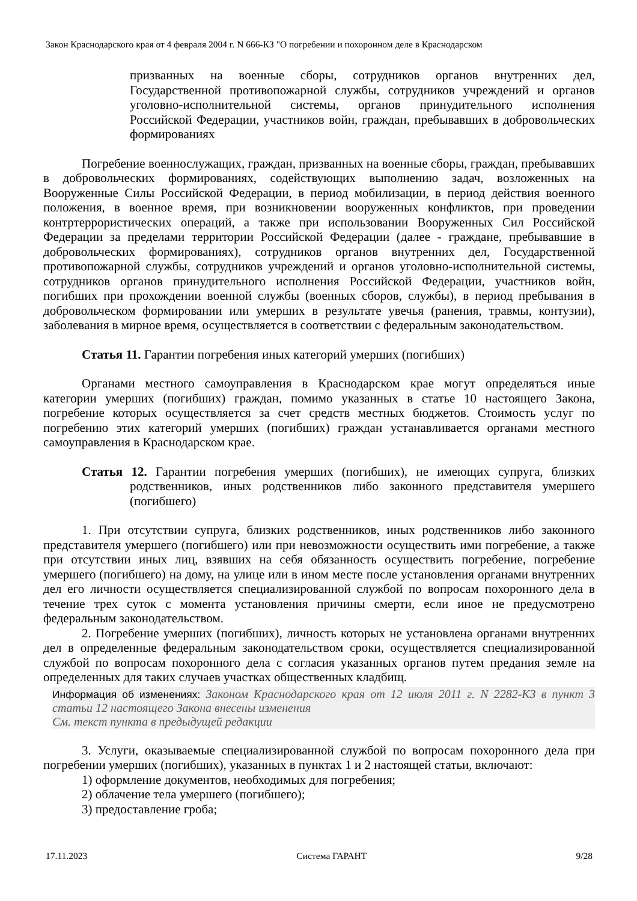Закон Краснодарского края от 4 февраля 2004 г. N 666-КЗ "О погребении и похоронном деле в Краснодарском
призванных на военные сборы, сотрудников органов внутренних дел, Государственной противопожарной службы, сотрудников учреждений и органов уголовно-исполнительной системы, органов принудительного исполнения Российской Федерации, участников войн, граждан, пребывавших в добровольческих формированиях
Погребение военнослужащих, граждан, призванных на военные сборы, граждан, пребывавших в добровольческих формированиях, содействующих выполнению задач, возложенных на Вооруженные Силы Российской Федерации, в период мобилизации, в период действия военного положения, в военное время, при возникновении вооруженных конфликтов, при проведении контртеррористических операций, а также при использовании Вооруженных Сил Российской Федерации за пределами территории Российской Федерации (далее - граждане, пребывавшие в добровольческих формированиях), сотрудников органов внутренних дел, Государственной противопожарной службы, сотрудников учреждений и органов уголовно-исполнительной системы, сотрудников органов принудительного исполнения Российской Федерации, участников войн, погибших при прохождении военной службы (военных сборов, службы), в период пребывания в добровольческом формировании или умерших в результате увечья (ранения, травмы, контузии), заболевания в мирное время, осуществляется в соответствии с федеральным законодательством.
Статья 11. Гарантии погребения иных категорий умерших (погибших)
Органами местного самоуправления в Краснодарском крае могут определяться иные категории умерших (погибших) граждан, помимо указанных в статье 10 настоящего Закона, погребение которых осуществляется за счет средств местных бюджетов. Стоимость услуг по погребению этих категорий умерших (погибших) граждан устанавливается органами местного самоуправления в Краснодарском крае.
Статья 12. Гарантии погребения умерших (погибших), не имеющих супруга, близких родственников, иных родственников либо законного представителя умершего (погибшего)
1. При отсутствии супруга, близких родственников, иных родственников либо законного представителя умершего (погибшего) или при невозможности осуществить ими погребение, а также при отсутствии иных лиц, взявших на себя обязанность осуществить погребение, погребение умершего (погибшего) на дому, на улице или в ином месте после установления органами внутренних дел его личности осуществляется специализированной службой по вопросам похоронного дела в течение трех суток с момента установления причины смерти, если иное не предусмотрено федеральным законодательством.
2. Погребение умерших (погибших), личность которых не установлена органами внутренних дел в определенные федеральным законодательством сроки, осуществляется специализированной службой по вопросам похоронного дела с согласия указанных органов путем предания земле на определенных для таких случаев участках общественных кладбищ.
Информация об изменениях: Законом Краснодарского края от 12 июля 2011 г. N 2282-КЗ в пункт 3 статьи 12 настоящего Закона внесены изменения
См. текст пункта в предыдущей редакции
3. Услуги, оказываемые специализированной службой по вопросам похоронного дела при погребении умерших (погибших), указанных в пунктах 1 и 2 настоящей статьи, включают:
1) оформление документов, необходимых для погребения;
2) облачение тела умершего (погибшего);
3) предоставление гроба;
17.11.2023 Система ГАРАНТ 9/28